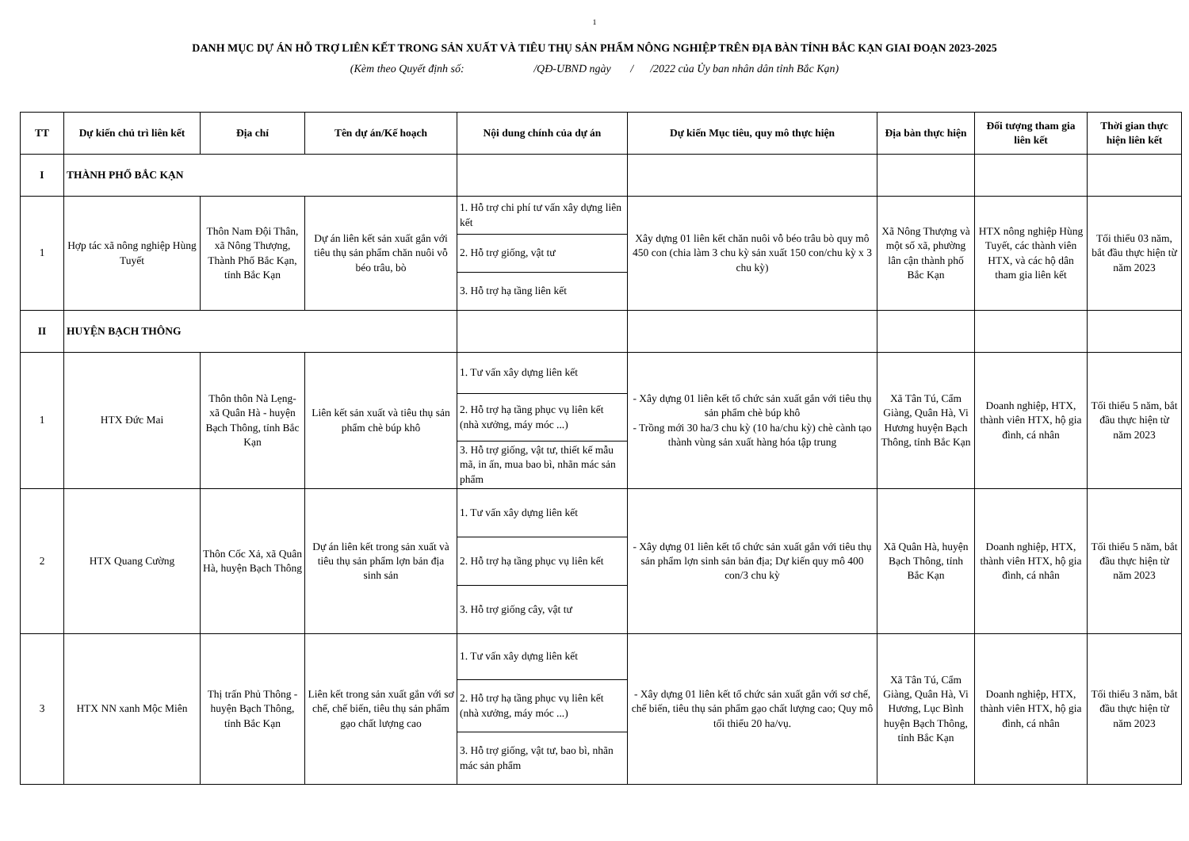1
DANH MỤC DỰ ÁN HỖ TRỢ LIÊN KẾT TRONG SẢN XUẤT VÀ TIÊU THỤ SẢN PHẨM NÔNG NGHIỆP TRÊN ĐỊA BÀN TỈNH BẮC KẠN GIAI ĐOẠN 2023-2025
(Kèm theo Quyết định số: /QĐ-UBND ngày / /2022 của Ủy ban nhân dân tỉnh Bắc Kạn)
| TT | Dự kiến chủ trì liên kết | Địa chỉ | Tên dự án/Kế hoạch | Nội dung chính của dự án | Dự kiến Mục tiêu, quy mô thực hiện | Địa bàn thực hiện | Đối tượng tham gia liên kết | Thời gian thực hiện liên kết |
| --- | --- | --- | --- | --- | --- | --- | --- | --- |
| I | THÀNH PHỐ BẮC KẠN | | | | | | | |
| 1 | Hợp tác xã nông nghiệp Hùng Tuyết | Thôn Nam Đội Thân, xã Nông Thượng, Thành Phố Bắc Kạn, tỉnh Bắc Kạn | Dự án liên kết sản xuất gắn với tiêu thụ sản phẩm chăn nuôi vỗ béo trâu, bò | 1. Hỗ trợ chi phí tư vấn xây dựng liên kết | Xây dựng 01 liên kết chăn nuôi vỗ béo trâu bò quy mô 450 con (chia làm 3 chu kỳ sản xuất 150 con/chu kỳ x 3 chu kỳ) | Xã Nông Thượng và một số xã, phường lân cận thành phố Bắc Kạn | HTX nông nghiệp Hùng Tuyết, các thành viên HTX, và các hộ dân tham gia liên kết | Tối thiểu 03 năm, bắt đầu thực hiện từ năm 2023 |
| | | | | 2. Hỗ trợ giống, vật tư | | | | |
| | | | | 3. Hỗ trợ hạ tầng liên kết | | | | |
| II | HUYỆN BẠCH THÔNG | | | | | | | |
| 1 | HTX Đức Mai | Thôn thôn Nà Lẹng- xã Quân Hà - huyện Bạch Thông, tỉnh Bắc Kạn | Liên kết sản xuất và tiêu thụ sản phẩm chè búp khô | 1. Tư vấn xây dựng liên kết | - Xây dựng 01 liên kết tổ chức sản xuất gắn với tiêu thụ sản phẩm chè búp khô - Trồng mới 30 ha/3 chu kỳ (10 ha/chu kỳ) chè cành tạo thành vùng sản xuất hàng hóa tập trung | Xã Tân Tú, Cẩm Giàng, Quân Hà, Vi Hương huyện Bạch Thông, tỉnh Bắc Kạn | Doanh nghiệp, HTX, thành viên HTX, hộ gia đình, cá nhân | Tối thiểu 5 năm, bắt đầu thực hiện từ năm 2023 |
| | | | | 2. Hỗ trợ hạ tầng phục vụ liên kết (nhà xưởng, máy móc ...) | | | | |
| | | | | 3. Hỗ trợ giống, vật tư, thiết kế mẫu mã, in ấn, mua bao bì, nhãn mác sản phẩm | | | | |
| 2 | HTX Quang Cường | Thôn Cốc Xả, xã Quân Hà, huyện Bạch Thông | Dự án liên kết trong sản xuất và tiêu thụ sản phẩm lợn bản địa sinh sản | 1. Tư vấn xây dựng liên kết | - Xây dựng 01 liên kết tổ chức sản xuất gắn với tiêu thụ sản phẩm lợn sinh sản bản địa; Dự kiến quy mô 400 con/3 chu kỳ | Xã Quân Hà, huyện Bạch Thông, tỉnh Bắc Kạn | Doanh nghiệp, HTX, thành viên HTX, hộ gia đình, cá nhân | Tối thiểu 5 năm, bắt đầu thực hiện từ năm 2023 |
| | | | | 2. Hỗ trợ hạ tầng phục vụ liên kết | | | | |
| | | | | 3. Hỗ trợ giống cây, vật tư | | | | |
| 3 | HTX NN xanh Mộc Miên | Thị trấn Phủ Thông - huyện Bạch Thông, tỉnh Bắc Kạn | Liên kết trong sản xuất gắn với sơ chế, chế biến, tiêu thụ sản phẩm gạo chất lượng cao | 1. Tư vấn xây dựng liên kết | - Xây dựng 01 liên kết tổ chức sản xuất gắn với sơ chế, chế biến, tiêu thụ sản phẩm gạo chất lượng cao; Quy mô tối thiểu 20 ha/vụ. | Xã Tân Tú, Cẩm Giàng, Quân Hà, Vi Hương, Lục Bình huyện Bạch Thông, tỉnh Bắc Kạn | Doanh nghiệp, HTX, thành viên HTX, hộ gia đình, cá nhân | Tối thiểu 3 năm, bắt đầu thực hiện từ năm 2023 |
| | | | | 2. Hỗ trợ hạ tầng phục vụ liên kết (nhà xưởng, máy móc ...) | | | | |
| | | | | 3. Hỗ trợ giống, vật tư, bao bì, nhãn mác sản phẩm | | | | |